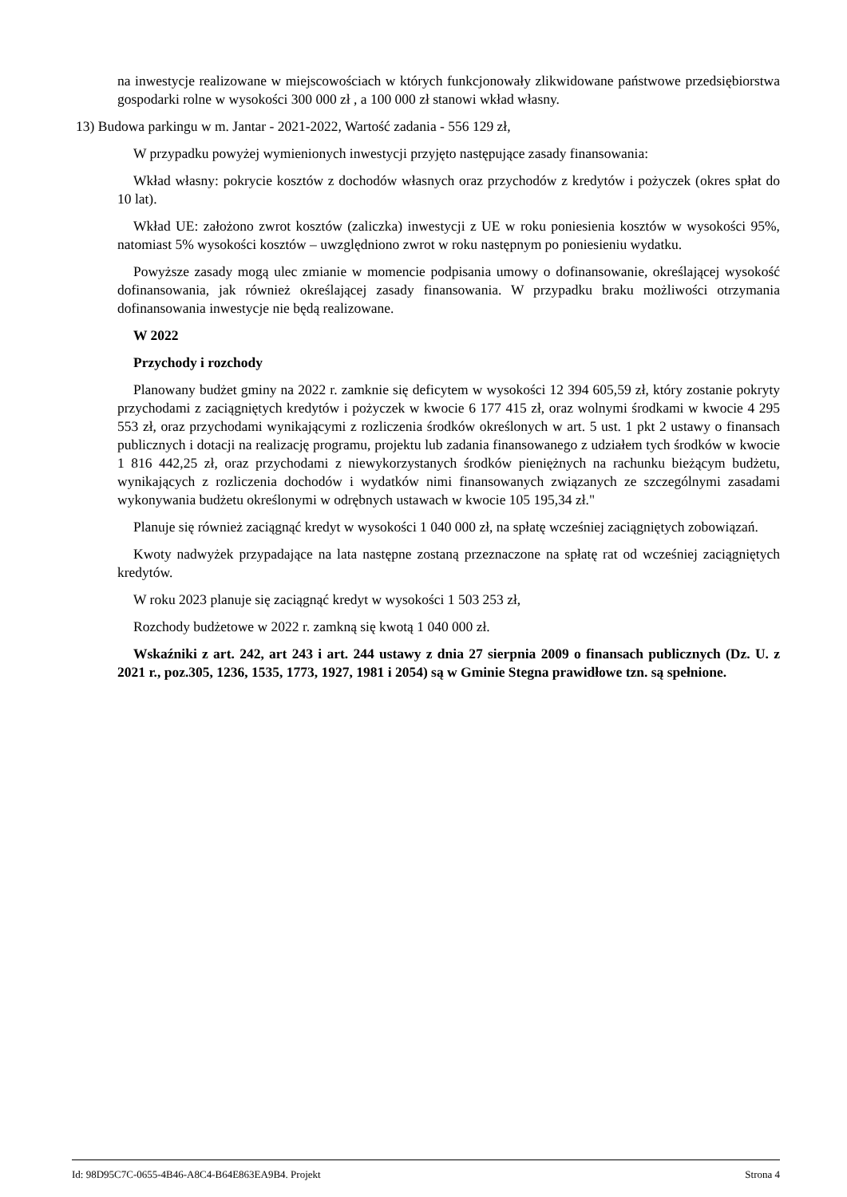na inwestycje realizowane w miejscowościach w których funkcjonowały zlikwidowane państwowe przedsiębiorstwa gospodarki rolne w wysokości 300 000 zł , a 100 000 zł stanowi wkład własny.
13) Budowa parkingu w m. Jantar - 2021-2022, Wartość zadania - 556 129 zł,
W przypadku powyżej wymienionych inwestycji przyjęto następujące zasady finansowania:
Wkład własny: pokrycie kosztów z dochodów własnych oraz przychodów z kredytów i pożyczek (okres spłat do 10 lat).
Wkład UE: założono zwrot kosztów (zaliczka) inwestycji z UE w roku poniesienia kosztów w wysokości 95%, natomiast 5% wysokości kosztów – uwzględniono zwrot w roku następnym po poniesieniu wydatku.
Powyższe zasady mogą ulec zmianie w momencie podpisania umowy o dofinansowanie, określającej wysokość dofinansowania, jak również określającej zasady finansowania. W przypadku braku możliwości otrzymania dofinansowania inwestycje nie będą realizowane.
W 2022
Przychody i rozchody
Planowany budżet gminy na 2022 r. zamknie się deficytem w wysokości 12 394 605,59 zł, który zostanie pokryty przychodami z zaciągniętych kredytów i pożyczek w kwocie 6 177 415 zł, oraz wolnymi środkami w kwocie 4 295 553 zł, oraz przychodami wynikającymi z rozliczenia środków określonych w art. 5 ust. 1 pkt 2 ustawy o finansach publicznych i dotacji na realizację programu, projektu lub zadania finansowanego z udziałem tych środków w kwocie 1 816 442,25 zł, oraz przychodami z niewykorzystanych środków pieniężnych na rachunku bieżącym budżetu, wynikających z rozliczenia dochodów i wydatków nimi finansowanych związanych ze szczególnymi zasadami wykonywania budżetu określonymi w odrębnych ustawach w kwocie 105 195,34 zł."
Planuje się również zaciągnąć kredyt w wysokości 1 040 000 zł, na spłatę wcześniej zaciągniętych zobowiązań.
Kwoty nadwyżek przypadające na lata następne zostaną przeznaczone na spłatę rat od wcześniej zaciągniętych kredytów.
W roku 2023 planuje się zaciągnąć kredyt w wysokości 1 503 253 zł,
Rozchody budżetowe w 2022 r. zamkną się kwotą 1 040 000 zł.
Wskaźniki z art. 242, art 243 i art. 244 ustawy z dnia 27 sierpnia 2009 o finansach publicznych (Dz. U. z 2021 r., poz.305, 1236, 1535, 1773, 1927, 1981 i 2054) są w Gminie Stegna prawidłowe tzn. są spełnione.
Id: 98D95C7C-0655-4B46-A8C4-B64E863EA9B4. Projekt Strona 4